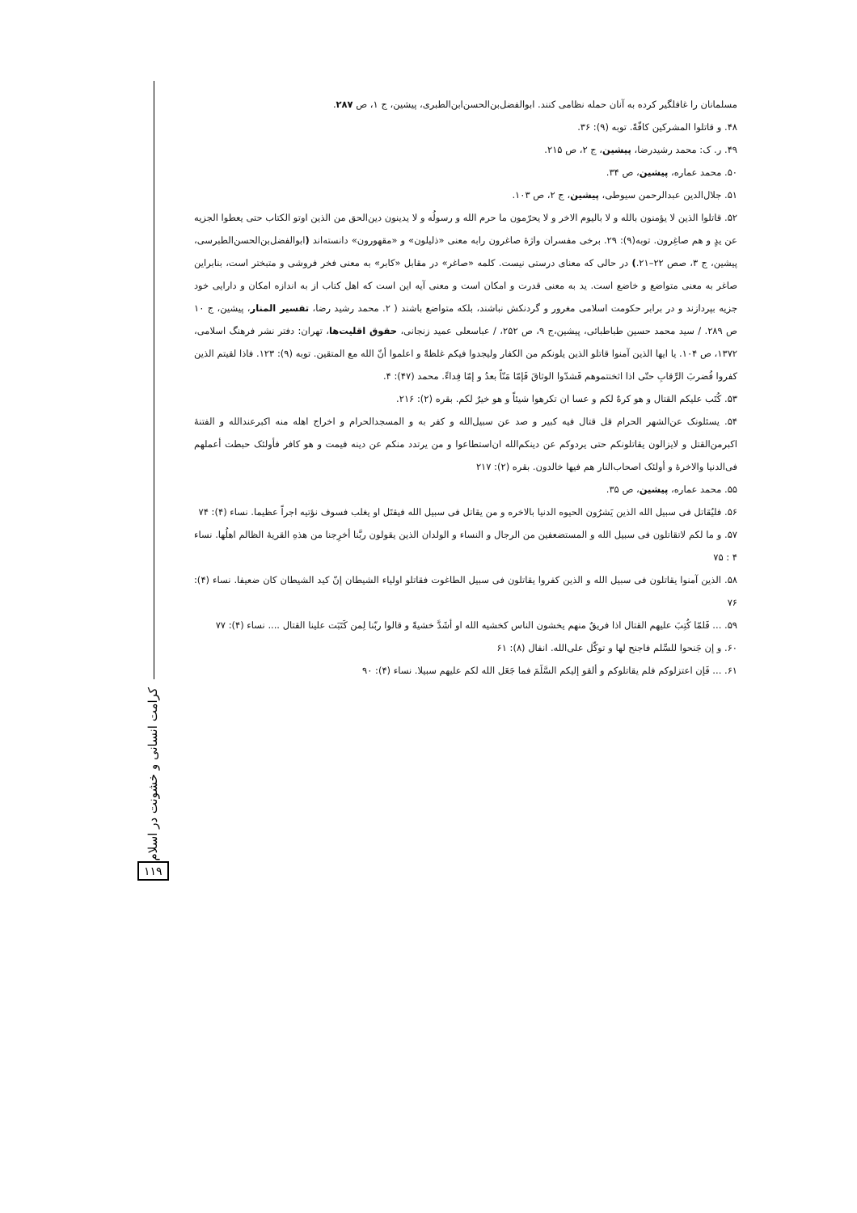کرامت انسانی و خشونت در اسلام
۱۱۹
مسلمانان را غافلگیر کرده به آنان حمله نظامی کنند. ابوالفضل‌بن‌الحسن‌ابن‌الطبری، پیشین، ج ۱، ص ۲۸۷.
۴۸. و قاتلوا المشرکین کافّةً. توبه (۹): ۳۶.
۴۹. ر. ک: محمد رشیدرضا، پیشین، ج ۲، ص ۲۱۵.
۵۰. محمد عماره، پیشین، ص ۳۴.
۵۱. جلال‌الدین عبدالرحمن سیوطی، پیشین، ج ۲، ص ۱۰۳.
۵۲. قاتلوا الذین لا یؤمنون بالله و لا بالیوم الاخر و لا یحرّمون ما حرم الله و رسولُه و لا یدینون دین‌الحق من الذین اوتو الکتاب حتی یعطوا الجزیه عن یدٍ و هم صاغِرون. توبه(۹): ۲۹. برخی مفسران واژهٔ صاغرون رابه معنی «ذلیلون» و «مقهورون» دانسته‌اند (ابوالفضل‌بن‌الحسن‌الطبرسی، پیشین، ج ۳، صص ۲۲–۲۱.) در حالی که معنای درستی نیست. کلمه «صاغر» در مقابل «کابر» به معنی فخر فروشی و متبختر است، بنابراین صاغر به معنی متواضع و خاضع است. ید به معنی قدرت و امکان است و معنی آیه این است که اهل کتاب از به اندازه امکان و دارایی خود جزیه بپردازند و در برابر حکومت اسلامی مغرور و گردنکش نباشند، بلکه متواضع باشند ( ۲. محمد رشید رضا، تفسیر المنار، پیشین، ج ۱۰ ص ۲۸۹. / سید محمد حسین طباطبائی، پیشین،ج ۹، ص ۲۵۲، / عباسعلی عمید زنجانی، حقوق اقلیت‌ها، تهران: دفتر نشر فرهنگ اسلامی، ۱۳۷۲، ص ۱۰۴. یا ایها الذین آمنوا قاتلو الذین یلونکم من الکفار ولیجدوا فیکم غلظةً و اعلموا أنّ الله مع المتقین. توبه (۹): ۱۲۳. فاذا لقیتم الذین کفروا فُضربَ الرِّقابِ حتّی اذا اثخنتموهم فَشدّوا الوثاقَ فَإمّا مَنّاً بعدُ و إمّا فِداءً. محمد (۴۷): ۴.
۵۳. کُتَب علیکم القتال و هو کرهٌ لکم و عسا ان تکرهوا شیئاً و هو خیرٌ لکم. بقره (۲): ۲۱۶.
۵۴. یسئلونک عن‌الشهر الحرام قل قتال فیه کبیر و صد عن سبیل‌الله و کفر به و المسجدالحرام و اخراج اهله منه اکبرعندالله و الفتنهٔ اکبرمن‌القتل و لایزالون یقاتلونکم حتی یردوکم عن دینکم‌الله ان‌استطاعوا و من یرتدد منکم عن دینه فیمت و هو کافر فأولئک حبطت أعملهم فی‌الدنیا والاخرهٔ و أولئک اصحاب‌النار هم فیها خالدون. بقره (۲): ۲۱۷
۵۵. محمد عماره، پیشین، ص ۳۵.
۵۶. فلیُقاتل فی سبیل الله الذین یَشرُون الحیوه الدنیا بالاخره و من یقاتل فی سبیل الله فیقتَل او یغلب فسوف نؤتیه اجراً عظیما. نساء (۴): ۷۴
۵۷. و ما لکم لاتقاتلون فی سبیل الله و المستضعفین من الرجال و النساء و الولدان الذین یقولون ربَّنا أخرِجنا من هذهِ القریهٔ الظالم اهلُها. نساء ۴ : ۷۵
۵۸. الذین آمنوا یقاتلون فی سبیل الله و الذین کفروا یقاتلون فی سبیل الطاغوت فقاتلو اولیاء الشیطان إنّ کید الشیطان کان ضعیفا. نساء (۴): ۷۶
۵۹. ... فَلمّا کُتِبَ علیهم القتال اذا فریقٌ منهم یخشون الناس کخشیه الله او أشَدَّ خشیةً و قالوا ربّنا لِمن کَتَبَت علینا القتال .... نساء (۴): ۷۷
۶۰. و إن جَنحوا للسِّلم فاجنح لها و توکّل علی‌الله. انفال (۸): ۶۱
۶۱. ... فَإن اعتزلوکم فلم یقاتلوکم و ألقو إلیکم السَّلَمَ فما جَعَل الله لکم علیهم سبیلا. نساء (۴): ۹۰